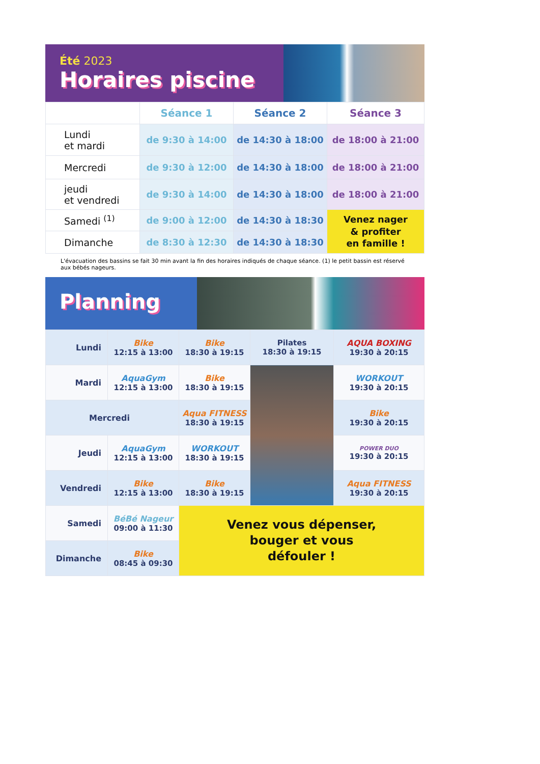Été 2023
Horaires piscine
| | Séance 1 | Séance 2 | Séance 3 |
| --- | --- | --- | --- |
| Lundi et mardi | de 9:30 à 14:00 | de 14:30 à 18:00 | de 18:00 à 21:00 |
| Mercredi | de 9:30 à 12:00 | de 14:30 à 18:00 | de 18:00 à 21:00 |
| jeudi et vendredi | de 9:30 à 14:00 | de 14:30 à 18:00 | de 18:00 à 21:00 |
| Samedi <sup>(1)</sup> | de 9:00 à 12:00 | de 14:30 à 18:30 | Venez nager & profiter en famille ! |
| Dimanche | de 8:30 à 12:30 | de 14:30 à 18:30 | |
L'évacuation des bassins se fait 30 min avant la fin des horaires indiqués de chaque séance. (1) le petit bassin est réservé aux bébés nageurs.
Planning
| Lundi | Bike 12:15 à 13:00 | Bike 18:30 à 19:15 | Pilates 18:30 à 19:15 | AQUA BOXING 19:30 à 20:15 |
| Mardi | AquaGym 12:15 à 13:00 | Bike 18:30 à 19:15 | | WORKOUT 19:30 à 20:15 |
| Mercredi | | Aqua FITNESS 18:30 à 19:15 | | Bike 19:30 à 20:15 |
| Jeudi | AquaGym 12:15 à 13:00 | WORKOUT 18:30 à 19:15 | | POWER DUO 19:30 à 20:15 |
| Vendredi | Bike 12:15 à 13:00 | Bike 18:30 à 19:15 | | Aqua FITNESS 19:30 à 20:15 |
| Samedi | BéBé Nageur 09:00 à 11:30 | Venez vous dépenser, bouger et vous défouler ! | | |
| Dimanche | Bike 08:45 à 09:30 | | | |